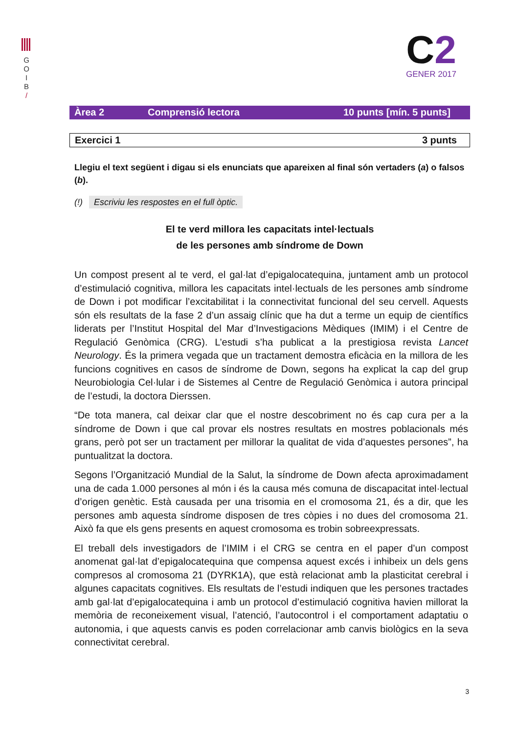G
O
I
B
/
C2
GENER 2017
Àrea 2 Comprensió lectora 10 punts [mín. 5 punts]
Exercici 1 3 punts
Llegiu el text següent i digau si els enunciats que apareixen al final són vertaders (a) o falsos (b).
(!) Escriviu les respostes en el full òptic.
El te verd millora les capacitats intel·lectuals
de les persones amb síndrome de Down
Un compost present al te verd, el gal·lat d’epigalocatequina, juntament amb un protocol d’estimulació cognitiva, millora les capacitats intel·lectuals de les persones amb síndrome de Down i pot modificar l’excitabilitat i la connectivitat funcional del seu cervell. Aquests són els resultats de la fase 2 d’un assaig clínic que ha dut a terme un equip de científics liderats per l’Institut Hospital del Mar d’Investigacions Mèdiques (IMIM) i el Centre de Regulació Genòmica (CRG). L’estudi s’ha publicat a la prestigiosa revista Lancet Neurology. És la primera vegada que un tractament demostra eficàcia en la millora de les funcions cognitives en casos de síndrome de Down, segons ha explicat la cap del grup Neurobiologia Cel·lular i de Sistemes al Centre de Regulació Genòmica i autora principal de l’estudi, la doctora Dierssen.
“De tota manera, cal deixar clar que el nostre descobriment no és cap cura per a la síndrome de Down i que cal provar els nostres resultats en mostres poblacionals més grans, però pot ser un tractament per millorar la qualitat de vida d’aquestes persones”, ha puntualitzat la doctora.
Segons l’Organització Mundial de la Salut, la síndrome de Down afecta aproximadament una de cada 1.000 persones al món i és la causa més comuna de discapacitat intel·lectual d’origen genètic. Està causada per una trisomia en el cromosoma 21, és a dir, que les persones amb aquesta síndrome disposen de tres còpies i no dues del cromosoma 21. Això fa que els gens presents en aquest cromosoma es trobin sobreexpressats.
El treball dels investigadors de l’IMIM i el CRG se centra en el paper d’un compost anomenat gal·lat d’epigalocatequina que compensa aquest excés i inhibeix un dels gens compresos al cromosoma 21 (DYRK1A), que està relacionat amb la plasticitat cerebral i algunes capacitats cognitives. Els resultats de l’estudi indiquen que les persones tractades amb gal·lat d’epigalocatequina i amb un protocol d’estimulació cognitiva havien millorat la memòria de reconeixement visual, l’atenció, l’autocontrol i el comportament adaptatiu o autonomia, i que aquests canvis es poden correlacionar amb canvis biològics en la seva connectivitat cerebral.
3